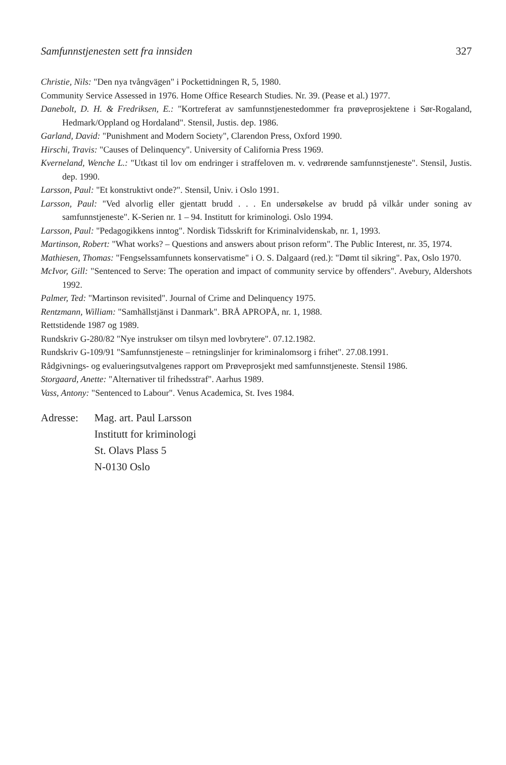Samfunnstjenesten sett fra innsiden 327
Christie, Nils: "Den nya tvångvägen" i Pockettidningen R, 5, 1980.
Community Service Assessed in 1976. Home Office Research Studies. Nr. 39. (Pease et al.) 1977.
Danebolt, D. H. & Fredriksen, E.: "Kortreferat av samfunnstjenestedommer fra prøveprosjektene i Sør-Rogaland, Hedmark/Oppland og Hordaland". Stensil, Justis. dep. 1986.
Garland, David: "Punishment and Modern Society", Clarendon Press, Oxford 1990.
Hirschi, Travis: "Causes of Delinquency". University of California Press 1969.
Kverneland, Wenche L.: "Utkast til lov om endringer i straffeloven m. v. vedrørende samfunnstjeneste". Stensil, Justis. dep. 1990.
Larsson, Paul: "Et konstruktivt onde?". Stensil, Univ. i Oslo 1991.
Larsson, Paul: "Ved alvorlig eller gjentatt brudd . . . En undersøkelse av brudd på vilkår under soning av samfunnstjeneste". K-Serien nr. 1 – 94. Institutt for kriminologi. Oslo 1994.
Larsson, Paul: "Pedagogikkens inntog". Nordisk Tidsskrift for Kriminalvidenskab, nr. 1, 1993.
Martinson, Robert: "What works? – Questions and answers about prison reform". The Public Interest, nr. 35, 1974.
Mathiesen, Thomas: "Fengselssamfunnets konservatisme" i O. S. Dalgaard (red.): "Dømt til sikring". Pax, Oslo 1970.
McIvor, Gill: "Sentenced to Serve: The operation and impact of community service by offenders". Avebury, Aldershots 1992.
Palmer, Ted: "Martinson revisited". Journal of Crime and Delinquency 1975.
Rentzmann, William: "Samhällstjänst i Danmark". BRÅ APROPÅ, nr. 1, 1988.
Rettstidende 1987 og 1989.
Rundskriv G-280/82 "Nye instrukser om tilsyn med lovbrytere". 07.12.1982.
Rundskriv G-109/91 "Samfunnstjeneste – retningslinjer for kriminalomsorg i frihet". 27.08.1991.
Rådgivnings- og evalueringsutvalgenes rapport om Prøveprosjekt med samfunnstjeneste. Stensil 1986.
Storgaard, Anette: "Alternativer til frihedsstraf". Aarhus 1989.
Vass, Antony: "Sentenced to Labour". Venus Academica, St. Ives 1984.
Adresse: Mag. art. Paul Larsson
Institutt for kriminologi
St. Olavs Plass 5
N-0130 Oslo